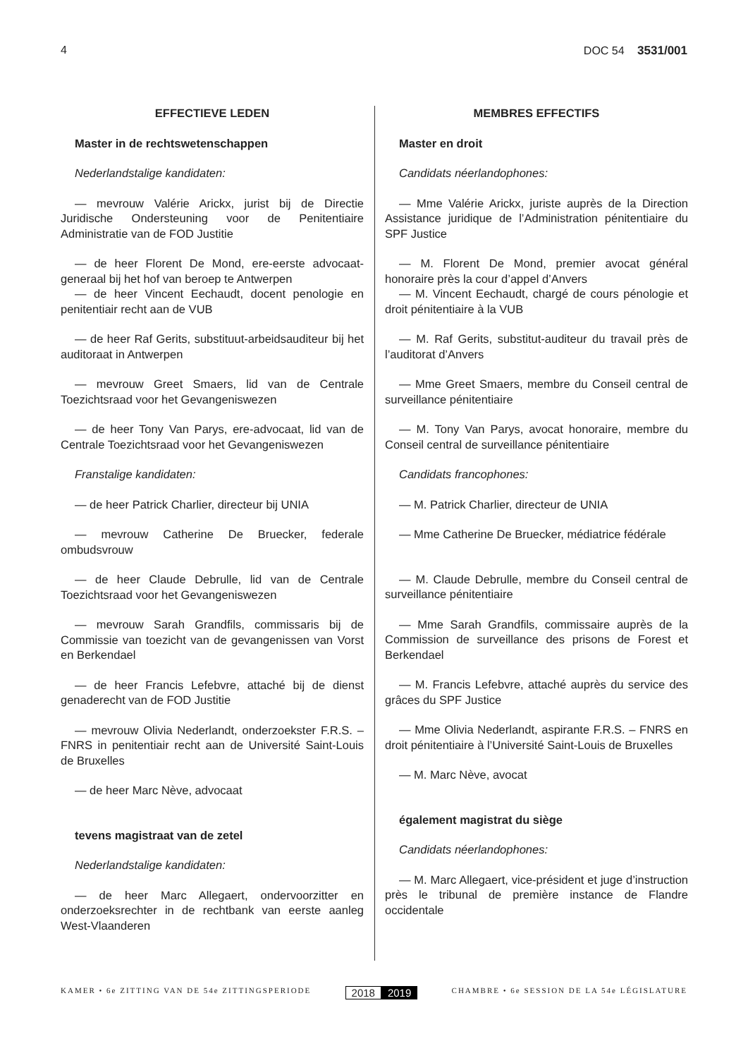4 DOC 54 3531/001
EFFECTIEVE LEDEN
Master in de rechtswetenschappen
Nederlandstalige kandidaten:
— mevrouw Valérie Arickx, jurist bij de Directie Juridische Ondersteuning voor de Penitentiaire Administratie van de FOD Justitie
— de heer Florent De Mond, ere-eerste advocaat-generaal bij het hof van beroep te Antwerpen
— de heer Vincent Eechaudt, docent penologie en penitentiair recht aan de VUB
— de heer Raf Gerits, substituut-arbeidsauditeur bij het auditoraat in Antwerpen
— mevrouw Greet Smaers, lid van de Centrale Toezichtsraad voor het Gevangeniswezen
— de heer Tony Van Parys, ere-advocaat, lid van de Centrale Toezichtsraad voor het Gevangeniswezen
Franstalige kandidaten:
— de heer Patrick Charlier, directeur bij UNIA
— mevrouw Catherine De Bruecker, federale ombudsvrouw
— de heer Claude Debrulle, lid van de Centrale Toezichtsraad voor het Gevangeniswezen
— mevrouw Sarah Grandfils, commissaris bij de Commissie van toezicht van de gevangenissen van Vorst en Berkendael
— de heer Francis Lefebvre, attaché bij de dienst genaderecht van de FOD Justitie
— mevrouw Olivia Nederlandt, onderzoekster F.R.S. – FNRS in penitentiair recht aan de Université Saint-Louis de Bruxelles
— de heer Marc Nève, advocaat
tevens magistraat van de zetel
Nederlandstalige kandidaten:
— de heer Marc Allegaert, ondervoorzitter en onderzoeksrechter in de rechtbank van eerste aanleg West-Vlaanderen
MEMBRES EFFECTIFS
Master en droit
Candidats néerlandophones:
— Mme Valérie Arickx, juriste auprès de la Direction Assistance juridique de l’Administration pénitentiaire du SPF Justice
— M. Florent De Mond, premier avocat général honoraire près la cour d’appel d’Anvers
— M. Vincent Eechaudt, chargé de cours pénologie et droit pénitentiaire à la VUB
— M. Raf Gerits, substitut-auditeur du travail près de l’auditorat d’Anvers
— Mme Greet Smaers, membre du Conseil central de surveillance pénitentiaire
— M. Tony Van Parys, avocat honoraire, membre du Conseil central de surveillance pénitentiaire
Candidats francophones:
— M. Patrick Charlier, directeur de UNIA
— Mme Catherine De Bruecker, médiatrice fédérale
— M. Claude Debrulle, membre du Conseil central de surveillance pénitentiaire
— Mme Sarah Grandfils, commissaire auprès de la Commission de surveillance des prisons de Forest et Berkendael
— M. Francis Lefebvre, attaché auprès du service des grâces du SPF Justice
— Mme Olivia Nederlandt, aspirante F.R.S. – FNRS en droit pénitentiaire à l’Université Saint-Louis de Bruxelles
— M. Marc Nève, avocat
également magistrat du siège
Candidats néerlandophones:
— M. Marc Allegaert, vice-président et juge d’instruction près le tribunal de première instance de Flandre occidentale
KAMER • 6e ZITTING VAN DE 54e ZITTINGSPERIODE 2018 2019 CHAMBRE • 6e SESSION DE LA 54e LÉGISLATURE